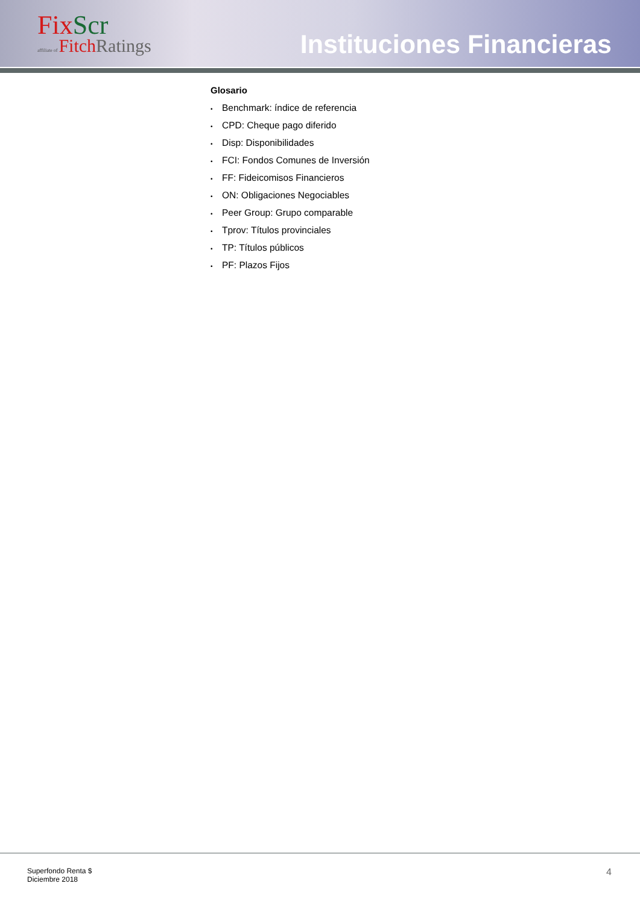FixScr
affiliate of FitchRatings
Instituciones Financieras
Glosario
• Benchmark: índice de referencia
• CPD: Cheque pago diferido
• Disp: Disponibilidades
• FCI: Fondos Comunes de Inversión
• FF: Fideicomisos Financieros
• ON: Obligaciones Negociables
• Peer Group: Grupo comparable
• Tprov: Títulos provinciales
• TP: Títulos públicos
• PF: Plazos Fijos
Superfondo Renta $
Diciembre 2018
4